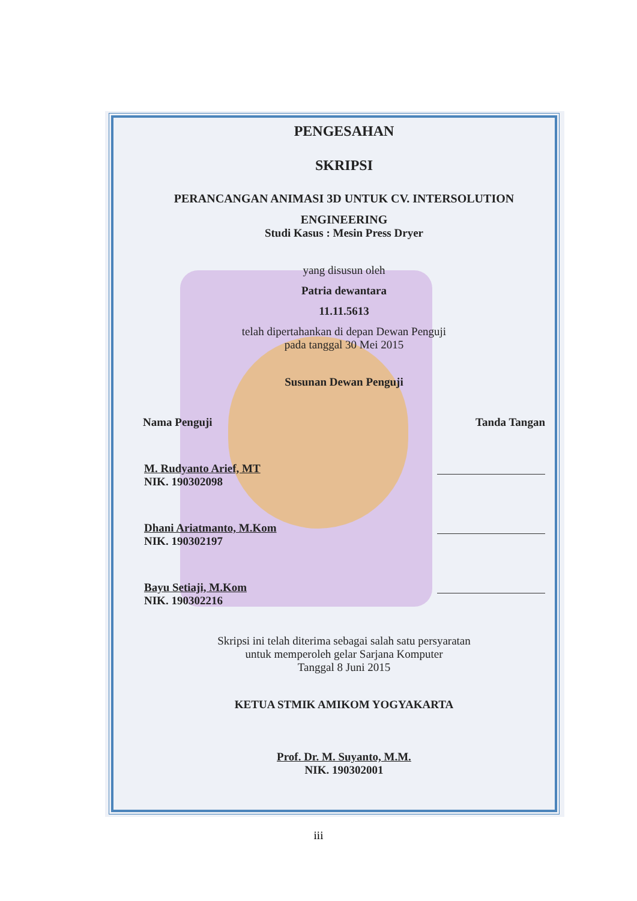PENGESAHAN
SKRIPSI
PERANCANGAN ANIMASI 3D UNTUK CV. INTERSOLUTION
ENGINEERING
Studi Kasus : Mesin Press Dryer
yang disusun oleh
Patria dewantara
11.11.5613
telah dipertahankan di depan Dewan Penguji
pada tanggal 30 Mei 2015
Susunan Dewan Penguji
Nama Penguji Tanda Tangan
M. Rudyanto Arief, MT
NIK. 190302098
Dhani Ariatmanto, M.Kom
NIK. 190302197
Bayu Setiaji, M.Kom
NIK. 190302216
Skripsi ini telah diterima sebagai salah satu persyaratan
untuk memperoleh gelar Sarjana Komputer
Tanggal 8 Juni 2015
KETUA STMIK AMIKOM YOGYAKARTA
Prof. Dr. M. Suyanto, M.M.
NIK. 190302001
iii